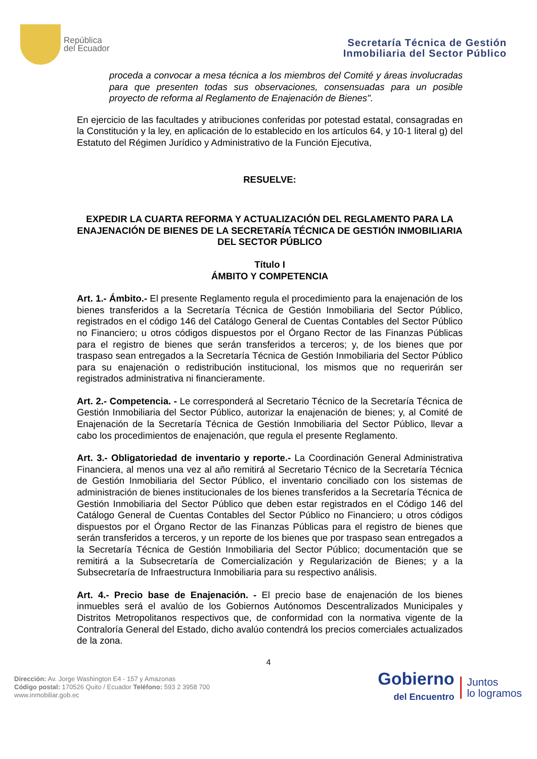República
del Ecuador
Secretaría Técnica de Gestión
Inmobiliaria del Sector Público
proceda a convocar a mesa técnica a los miembros del Comité y áreas involucradas para que presenten todas sus observaciones, consensuadas para un posible proyecto de reforma al Reglamento de Enajenación de Bienes".
En ejercicio de las facultades y atribuciones conferidas por potestad estatal, consagradas en la Constitución y la ley, en aplicación de lo establecido en los artículos 64, y 10-1 literal g) del Estatuto del Régimen Jurídico y Administrativo de la Función Ejecutiva,
RESUELVE:
EXPEDIR LA CUARTA REFORMA Y ACTUALIZACIÓN DEL REGLAMENTO PARA LA ENAJENACIÓN DE BIENES DE LA SECRETARÍA TÉCNICA DE GESTIÓN INMOBILIARIA DEL SECTOR PÚBLICO
Título I
ÁMBITO Y COMPETENCIA
Art. 1.- Ámbito.- El presente Reglamento regula el procedimiento para la enajenación de los bienes transferidos a la Secretaría Técnica de Gestión Inmobiliaria del Sector Público, registrados en el código 146 del Catálogo General de Cuentas Contables del Sector Público no Financiero; u otros códigos dispuestos por el Órgano Rector de las Finanzas Públicas para el registro de bienes que serán transferidos a terceros; y, de los bienes que por traspaso sean entregados a la Secretaría Técnica de Gestión Inmobiliaria del Sector Público para su enajenación o redistribución institucional, los mismos que no requerirán ser registrados administrativa ni financieramente.
Art. 2.- Competencia. - Le corresponderá al Secretario Técnico de la Secretaría Técnica de Gestión Inmobiliaria del Sector Público, autorizar la enajenación de bienes; y, al Comité de Enajenación de la Secretaría Técnica de Gestión Inmobiliaria del Sector Público, llevar a cabo los procedimientos de enajenación, que regula el presente Reglamento.
Art. 3.- Obligatoriedad de inventario y reporte.- La Coordinación General Administrativa Financiera, al menos una vez al año remitirá al Secretario Técnico de la Secretaría Técnica de Gestión Inmobiliaria del Sector Público, el inventario conciliado con los sistemas de administración de bienes institucionales de los bienes transferidos a la Secretaría Técnica de Gestión Inmobiliaria del Sector Público que deben estar registrados en el Código 146 del Catálogo General de Cuentas Contables del Sector Público no Financiero; u otros códigos dispuestos por el Órgano Rector de las Finanzas Públicas para el registro de bienes que serán transferidos a terceros, y un reporte de los bienes que por traspaso sean entregados a la Secretaría Técnica de Gestión Inmobiliaria del Sector Público; documentación que se remitirá a la Subsecretaría de Comercialización y Regularización de Bienes; y a la Subsecretaría de Infraestructura Inmobiliaria para su respectivo análisis.
Art. 4.- Precio base de Enajenación. - El precio base de enajenación de los bienes inmuebles será el avalúo de los Gobiernos Autónomos Descentralizados Municipales y Distritos Metropolitanos respectivos que, de conformidad con la normativa vigente de la Contraloría General del Estado, dicho avalúo contendrá los precios comerciales actualizados de la zona.
4
Dirección: Av. Jorge Washington E4 - 157 y Amazonas
Código postal: 170526 Quito / Ecuador Teléfono: 593 2 3958 700
www.inmobiliar.gob.ec
Gobierno
del Encuentro
Juntos
lo logramos